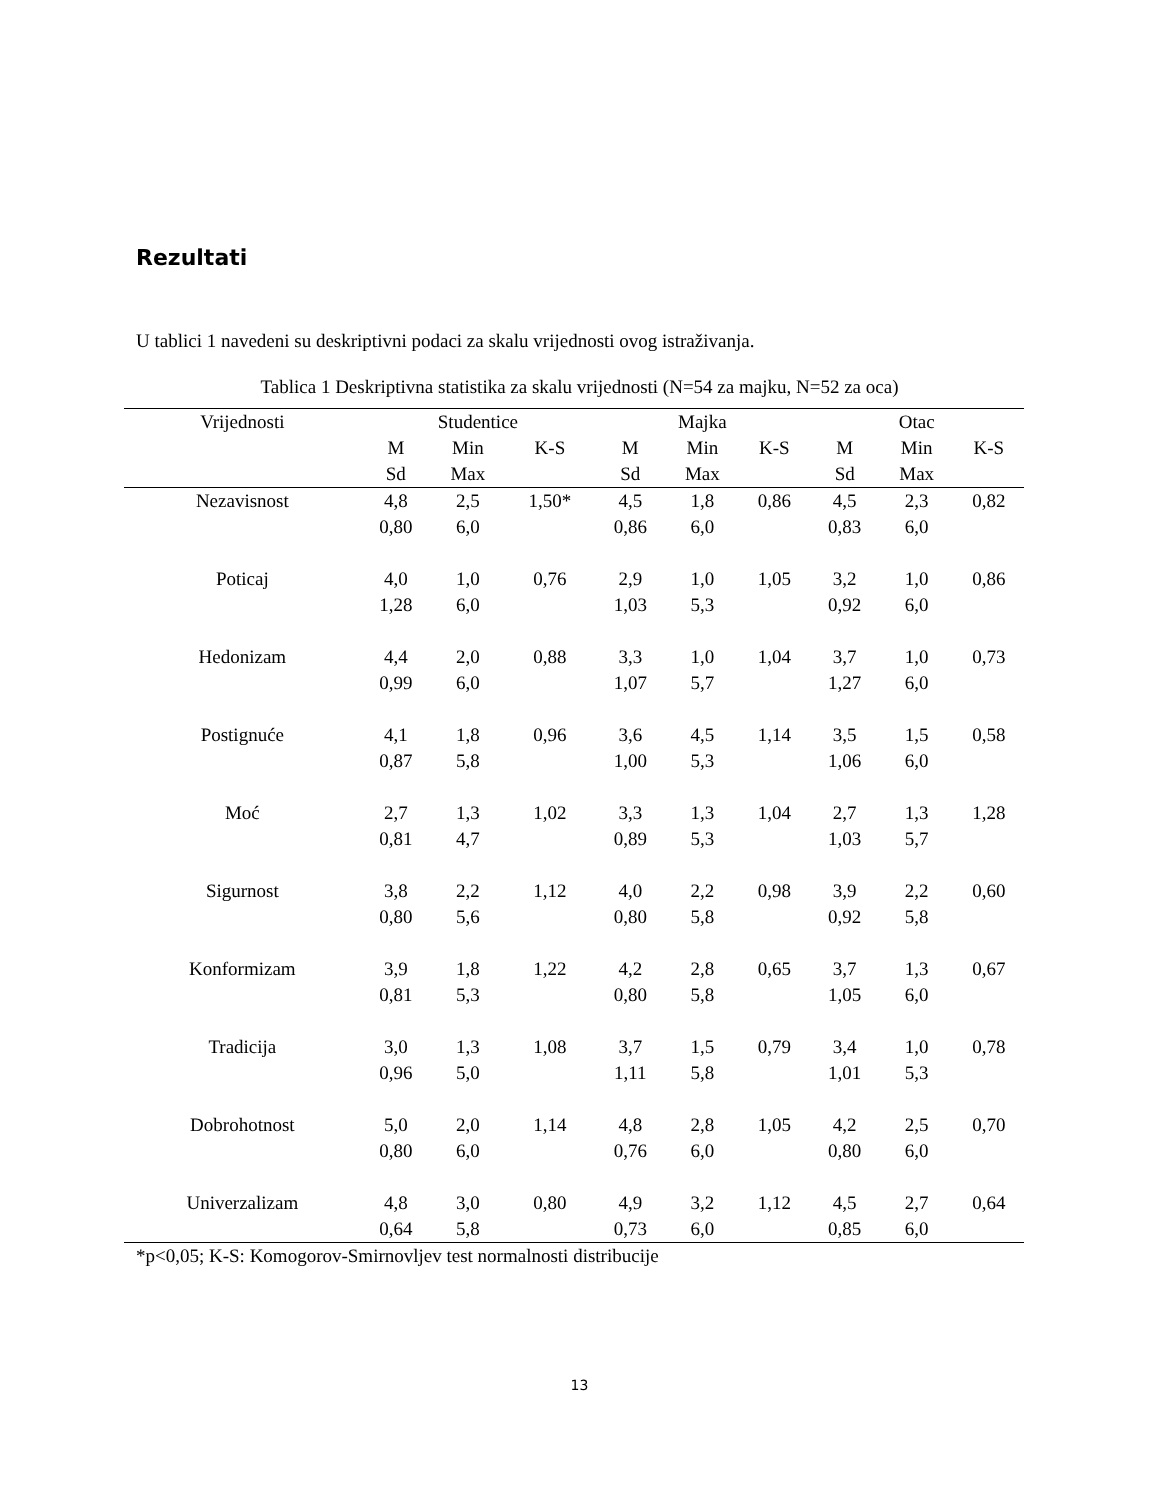Rezultati
U tablici 1 navedeni su deskriptivni podaci za skalu vrijednosti ovog istraživanja.
Tablica 1 Deskriptivna statistika za skalu vrijednosti (N=54 za majku, N=52 za oca)
| Vrijednosti | Studentice | | | Majka | | | Otac | | |
| --- | --- | --- | --- | --- | --- | --- | --- | --- | --- |
| | M Sd | Min Max | K-S | M Sd | Min Max | K-S | M Sd | Min Max | K-S |
| Nezavisnost | 4,8 0,80 | 2,5 6,0 | 1,50* | 4,5 0,86 | 1,8 6,0 | 0,86 | 4,5 0,83 | 2,3 6,0 | 0,82 |
| Poticaj | 4,0 1,28 | 1,0 6,0 | 0,76 | 2,9 1,03 | 1,0 5,3 | 1,05 | 3,2 0,92 | 1,0 6,0 | 0,86 |
| Hedonizam | 4,4 0,99 | 2,0 6,0 | 0,88 | 3,3 1,07 | 1,0 5,7 | 1,04 | 3,7 1,27 | 1,0 6,0 | 0,73 |
| Postignuće | 4,1 0,87 | 1,8 5,8 | 0,96 | 3,6 1,00 | 4,5 5,3 | 1,14 | 3,5 1,06 | 1,5 6,0 | 0,58 |
| Moć | 2,7 0,81 | 1,3 4,7 | 1,02 | 3,3 0,89 | 1,3 5,3 | 1,04 | 2,7 1,03 | 1,3 5,7 | 1,28 |
| Sigurnost | 3,8 0,80 | 2,2 5,6 | 1,12 | 4,0 0,80 | 2,2 5,8 | 0,98 | 3,9 0,92 | 2,2 5,8 | 0,60 |
| Konformizam | 3,9 0,81 | 1,8 5,3 | 1,22 | 4,2 0,80 | 2,8 5,8 | 0,65 | 3,7 1,05 | 1,3 6,0 | 0,67 |
| Tradicija | 3,0 0,96 | 1,3 5,0 | 1,08 | 3,7 1,11 | 1,5 5,8 | 0,79 | 3,4 1,01 | 1,0 5,3 | 0,78 |
| Dobrohotnost | 5,0 0,80 | 2,0 6,0 | 1,14 | 4,8 0,76 | 2,8 6,0 | 1,05 | 4,2 0,80 | 2,5 6,0 | 0,70 |
| Univerzalizam | 4,8 0,64 | 3,0 5,8 | 0,80 | 4,9 0,73 | 3,2 6,0 | 1,12 | 4,5 0,85 | 2,7 6,0 | 0,64 |
*p<0,05; K-S: Komogorov-Smirnovljev test normalnosti distribucije
13